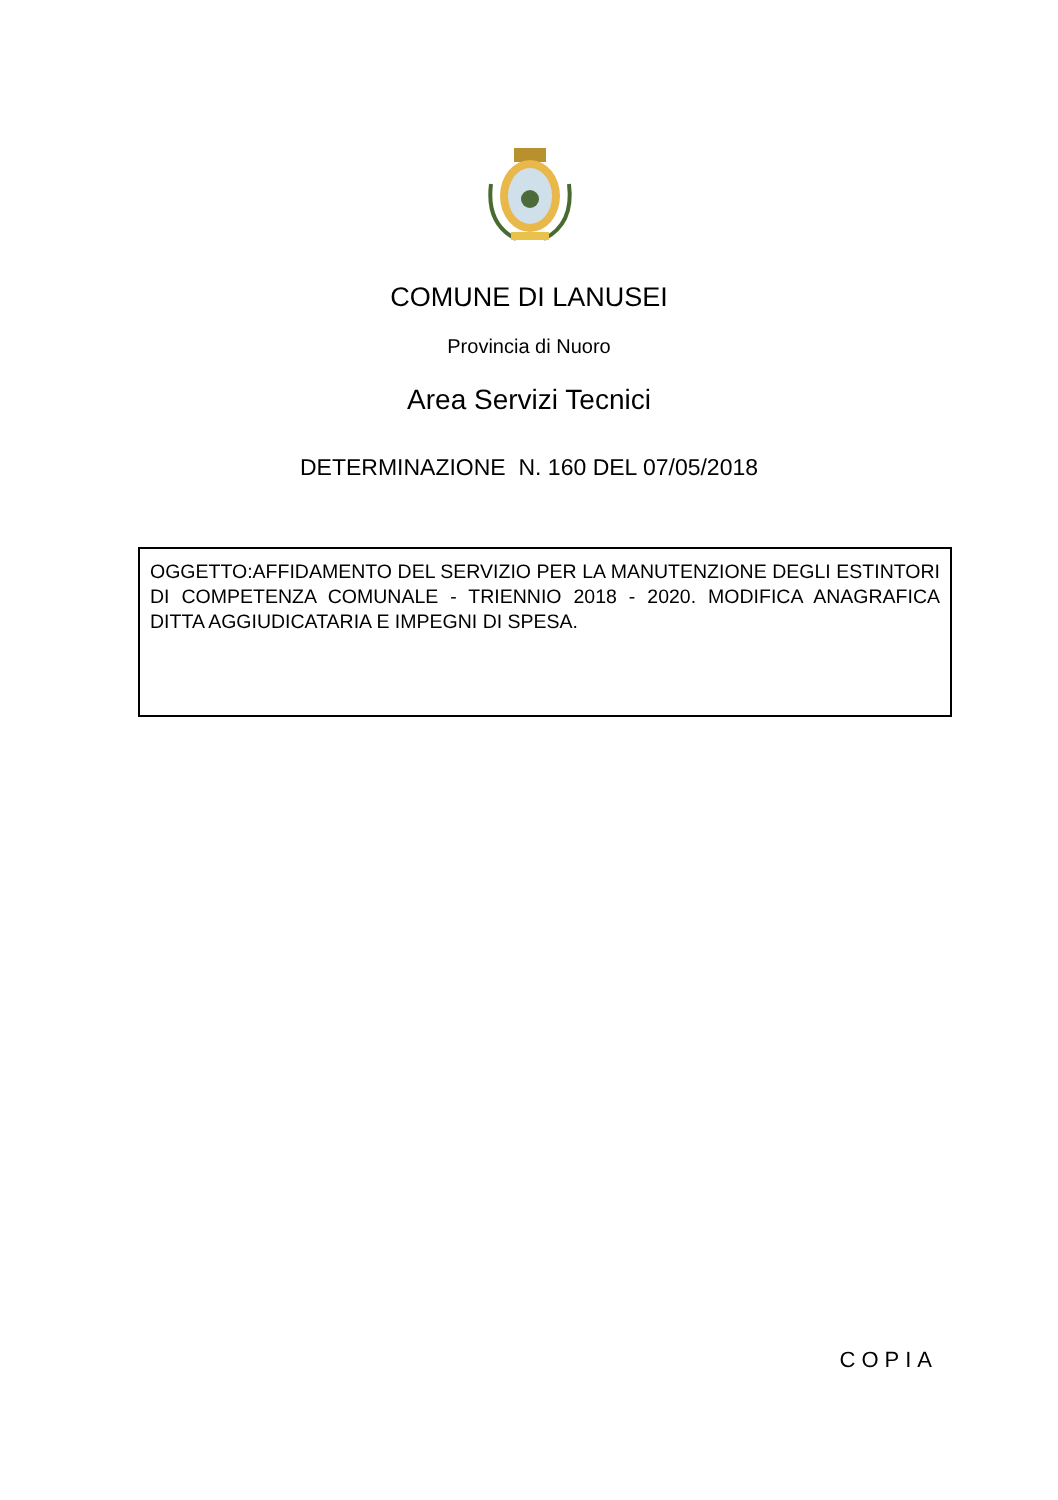COMUNE DI LANUSEI
Provincia di Nuoro
Area Servizi Tecnici
DETERMINAZIONE N. 160 DEL 07/05/2018
OGGETTO:AFFIDAMENTO DEL SERVIZIO PER LA MANUTENZIONE DEGLI ESTINTORI DI COMPETENZA COMUNALE - TRIENNIO 2018 - 2020. MODIFICA ANAGRAFICA DITTA AGGIUDICATARIA E IMPEGNI DI SPESA.
COPIA